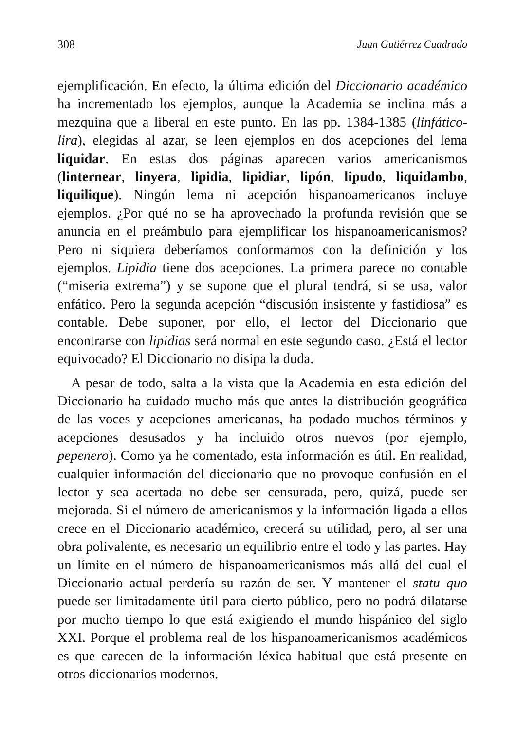308 Juan Gutiérrez Cuadrado
ejemplificación. En efecto, la última edición del Diccionario académico ha incrementado los ejemplos, aunque la Academia se inclina más a mezquina que a liberal en este punto. En las pp. 1384-1385 (linfático-lira), elegidas al azar, se leen ejemplos en dos acepciones del lema liquidar. En estas dos páginas aparecen varios americanismos (linternear, linyera, lipidia, lipidiar, lipón, lipudo, liquidambo, liquilique). Ningún lema ni acepción hispanoamericanos incluye ejemplos. ¿Por qué no se ha aprovechado la profunda revisión que se anuncia en el preámbulo para ejemplificar los hispanoamericanismos? Pero ni siquiera deberíamos conformarnos con la definición y los ejemplos. Lipidia tiene dos acepciones. La primera parece no contable (“miseria extrema”) y se supone que el plural tendrá, si se usa, valor enfático. Pero la segunda acepción “discusión insistente y fastidiosa” es contable. Debe suponer, por ello, el lector del Diccionario que encontrarse con lipidias será normal en este segundo caso. ¿Está el lector equivocado? El Diccionario no disipa la duda.
A pesar de todo, salta a la vista que la Academia en esta edición del Diccionario ha cuidado mucho más que antes la distribución geográfica de las voces y acepciones americanas, ha podado muchos términos y acepciones desusados y ha incluido otros nuevos (por ejemplo, pepenero). Como ya he comentado, esta información es útil. En realidad, cualquier información del diccionario que no provoque confusión en el lector y sea acertada no debe ser censurada, pero, quizá, puede ser mejorada. Si el número de americanismos y la información ligada a ellos crece en el Diccionario académico, crecerá su utilidad, pero, al ser una obra polivalente, es necesario un equilibrio entre el todo y las partes. Hay un límite en el número de hispanoamericanismos más allá del cual el Diccionario actual perdería su razón de ser. Y mantener el statu quo puede ser limitadamente útil para cierto público, pero no podrá dilatarse por mucho tiempo lo que está exigiendo el mundo hispánico del siglo XXI. Porque el problema real de los hispanoamericanismos académicos es que carecen de la información léxica habitual que está presente en otros diccionarios modernos.